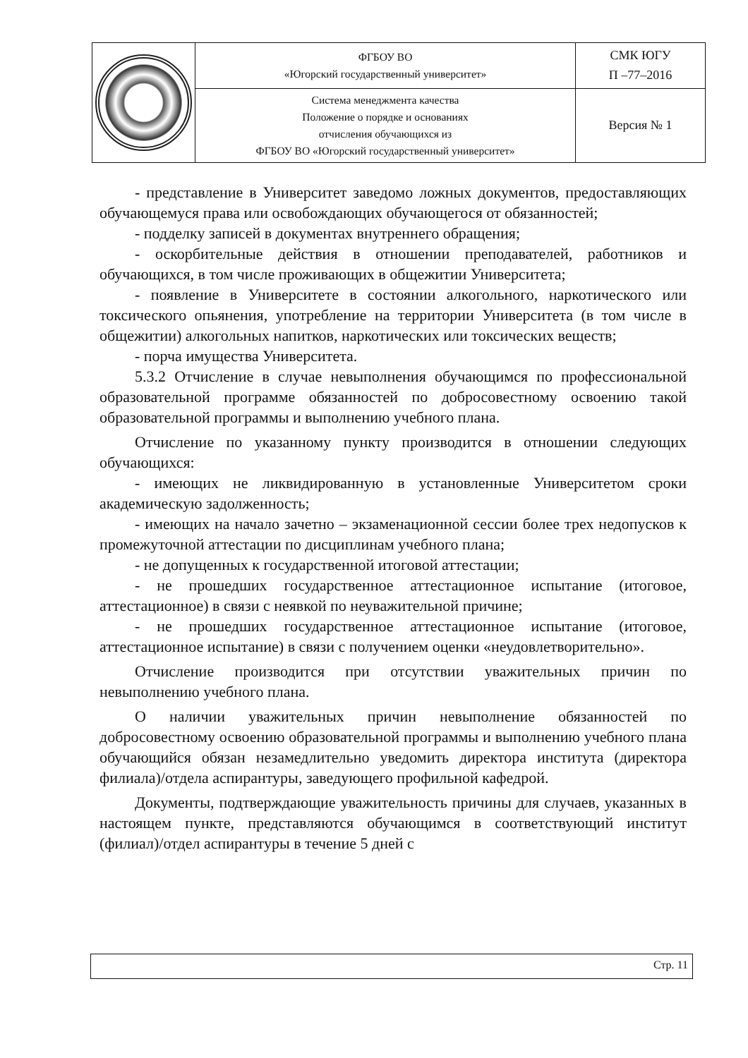| | ФГБОУ ВО «Югорский государственный университет» | СМК ЮГУ П –77–2016 |
| | Система менеджмента качества Положение о порядке и основаниях отчисления обучающихся из ФГБОУ ВО «Югорский государственный университет» | Версия № 1 |
- представление в Университет заведомо ложных документов, предоставляющих обучающемуся права или освобождающих обучающегося от обязанностей;
- подделку записей в документах внутреннего обращения;
- оскорбительные действия в отношении преподавателей, работников и обучающихся, в том числе проживающих в общежитии Университета;
- появление в Университете в состоянии алкогольного, наркотического или токсического опьянения, употребление на территории Университета (в том числе в общежитии) алкогольных напитков, наркотических или токсических веществ;
- порча имущества Университета.
5.3.2 Отчисление в случае невыполнения обучающимся по профессиональной образовательной программе обязанностей по добросовестному освоению такой образовательной программы и выполнению учебного плана.
Отчисление по указанному пункту производится в отношении следующих обучающихся:
- имеющих не ликвидированную в установленные Университетом сроки академическую задолженность;
- имеющих на начало зачетно – экзаменационной сессии более трех недопусков к промежуточной аттестации по дисциплинам учебного плана;
- не допущенных к государственной итоговой аттестации;
- не прошедших государственное аттестационное испытание (итоговое, аттестационное) в связи с неявкой по неуважительной причине;
- не прошедших государственное аттестационное испытание (итоговое, аттестационное испытание) в связи с получением оценки «неудовлетворительно».
Отчисление производится при отсутствии уважительных причин по невыполнению учебного плана.
О наличии уважительных причин невыполнение обязанностей по добросовестному освоению образовательной программы и выполнению учебного плана обучающийся обязан незамедлительно уведомить директора института (директора филиала)/отдела аспирантуры, заведующего профильной кафедрой.
Документы, подтверждающие уважительность причины для случаев, указанных в настоящем пункте, представляются обучающимся в соответствующий институт (филиал)/отдел аспирантуры в течение 5 дней с
Стр. 11